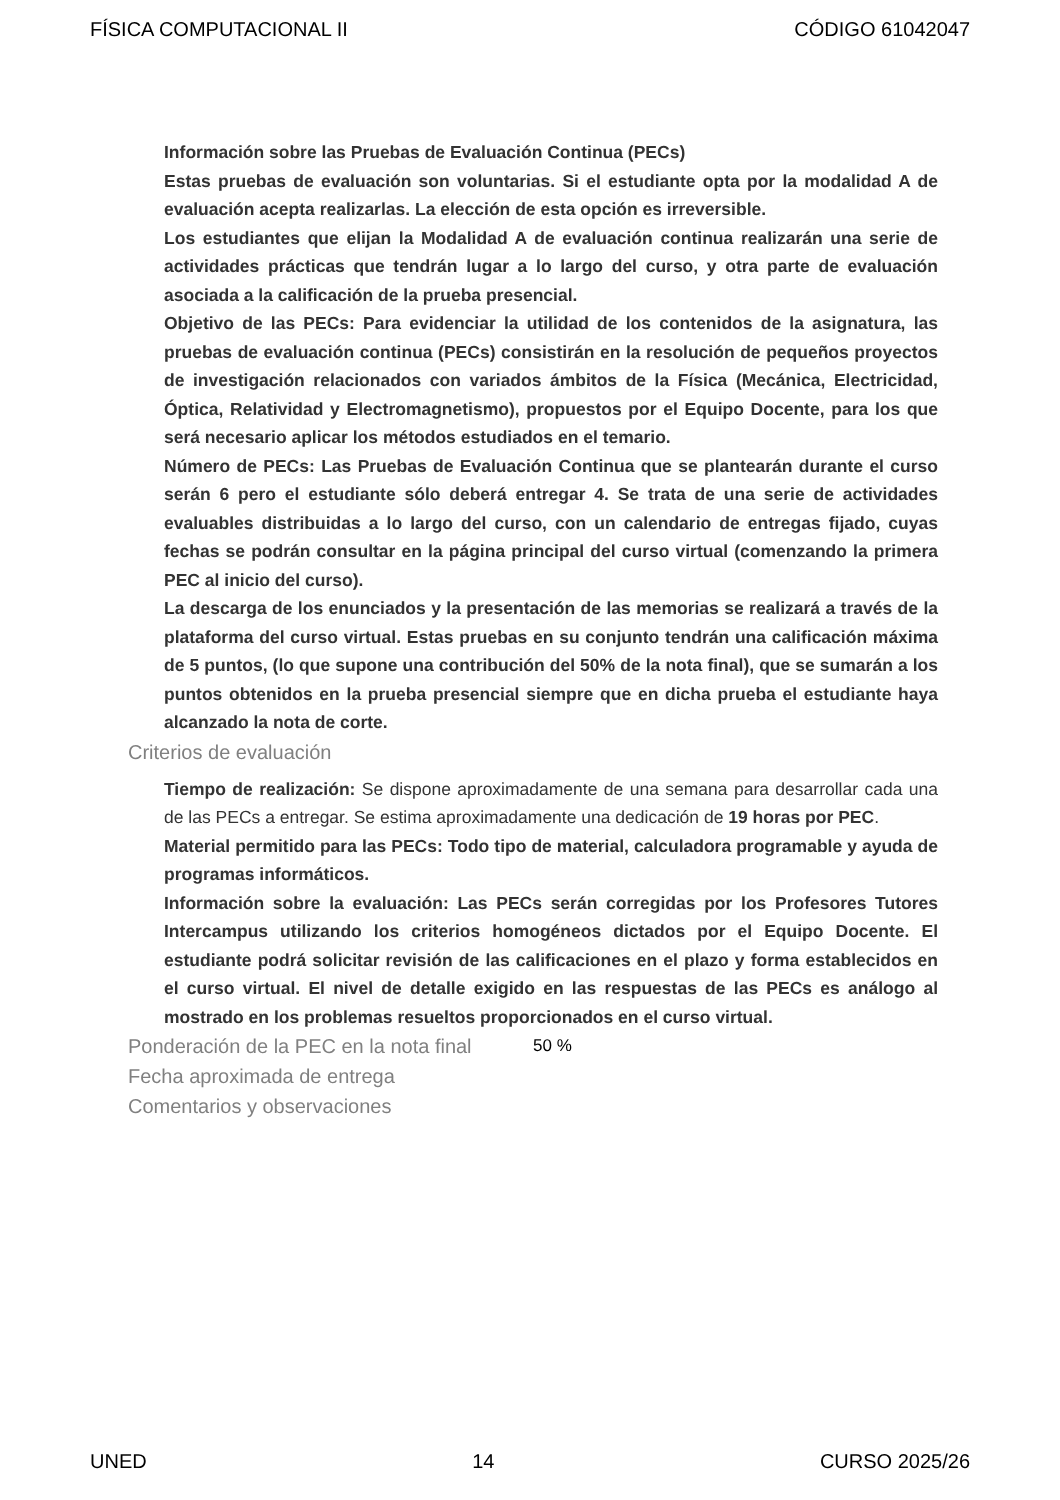FÍSICA COMPUTACIONAL II CÓDIGO 61042047
Información sobre las Pruebas de Evaluación Continua (PECs)
Estas pruebas de evaluación son voluntarias. Si el estudiante opta por la modalidad A de evaluación acepta realizarlas. La elección de esta opción es irreversible.
Los estudiantes que elijan la Modalidad A de evaluación continua realizarán una serie de actividades prácticas que tendrán lugar a lo largo del curso, y otra parte de evaluación asociada a la calificación de la prueba presencial.
Objetivo de las PECs: Para evidenciar la utilidad de los contenidos de la asignatura, las pruebas de evaluación continua (PECs) consistirán en la resolución de pequeños proyectos de investigación relacionados con variados ámbitos de la Física (Mecánica, Electricidad, Óptica, Relatividad y Electromagnetismo), propuestos por el Equipo Docente, para los que será necesario aplicar los métodos estudiados en el temario.
Número de PECs: Las Pruebas de Evaluación Continua que se plantearán durante el curso serán 6 pero el estudiante sólo deberá entregar 4. Se trata de una serie de actividades evaluables distribuidas a lo largo del curso, con un calendario de entregas fijado, cuyas fechas se podrán consultar en la página principal del curso virtual (comenzando la primera PEC al inicio del curso).
La descarga de los enunciados y la presentación de las memorias se realizará a través de la plataforma del curso virtual. Estas pruebas en su conjunto tendrán una calificación máxima de 5 puntos, (lo que supone una contribución del 50% de la nota final), que se sumarán a los puntos obtenidos en la prueba presencial siempre que en dicha prueba el estudiante haya alcanzado la nota de corte.
Criterios de evaluación
Tiempo de realización: Se dispone aproximadamente de una semana para desarrollar cada una de las PECs a entregar. Se estima aproximadamente una dedicación de 19 horas por PEC.
Material permitido para las PECs: Todo tipo de material, calculadora programable y ayuda de programas informáticos.
Información sobre la evaluación: Las PECs serán corregidas por los Profesores Tutores Intercampus utilizando los criterios homogéneos dictados por el Equipo Docente. El estudiante podrá solicitar revisión de las calificaciones en el plazo y forma establecidos en el curso virtual. El nivel de detalle exigido en las respuestas de las PECs es análogo al mostrado en los problemas resueltos proporcionados en el curso virtual.
Ponderación de la PEC en la nota final
50 %
Fecha aproximada de entrega
Comentarios y observaciones
UNED 14 CURSO 2025/26